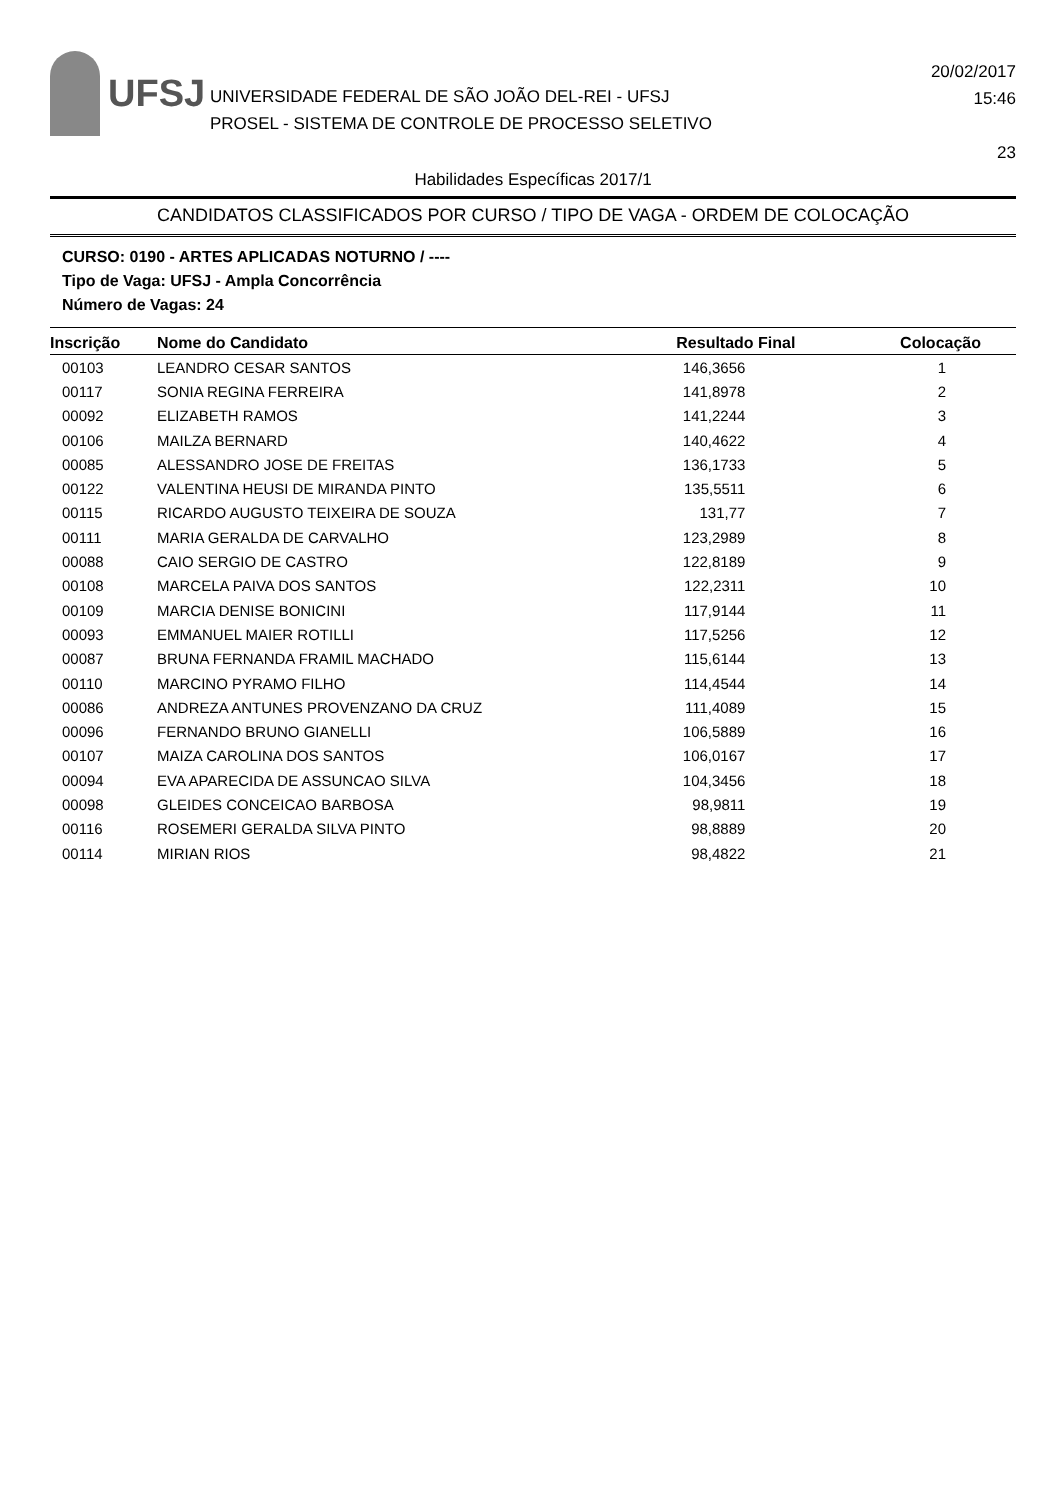UFSJ
UNIVERSIDADE FEDERAL DE SÃO JOÃO DEL-REI - UFSJ
PROSEL - SISTEMA DE CONTROLE DE PROCESSO SELETIVO
20/02/2017
15:46
23
Habilidades Específicas 2017/1
CANDIDATOS CLASSIFICADOS POR CURSO / TIPO DE VAGA - ORDEM DE COLOCAÇÃO
CURSO: 0190 - ARTES APLICADAS NOTURNO / ----
Tipo de Vaga: UFSJ - Ampla Concorrência
Número de Vagas: 24
| Inscrição | Nome do Candidato | Resultado Final | Colocação |
| --- | --- | --- | --- |
| 00103 | LEANDRO CESAR SANTOS | 146,3656 | 1 |
| 00117 | SONIA REGINA FERREIRA | 141,8978 | 2 |
| 00092 | ELIZABETH RAMOS | 141,2244 | 3 |
| 00106 | MAILZA BERNARD | 140,4622 | 4 |
| 00085 | ALESSANDRO JOSE DE FREITAS | 136,1733 | 5 |
| 00122 | VALENTINA HEUSI DE MIRANDA PINTO | 135,5511 | 6 |
| 00115 | RICARDO AUGUSTO TEIXEIRA DE SOUZA | 131,77 | 7 |
| 00111 | MARIA GERALDA DE CARVALHO | 123,2989 | 8 |
| 00088 | CAIO SERGIO DE CASTRO | 122,8189 | 9 |
| 00108 | MARCELA PAIVA DOS SANTOS | 122,2311 | 10 |
| 00109 | MARCIA DENISE BONICINI | 117,9144 | 11 |
| 00093 | EMMANUEL MAIER ROTILLI | 117,5256 | 12 |
| 00087 | BRUNA FERNANDA FRAMIL MACHADO | 115,6144 | 13 |
| 00110 | MARCINO PYRAMO FILHO | 114,4544 | 14 |
| 00086 | ANDREZA ANTUNES PROVENZANO DA CRUZ | 111,4089 | 15 |
| 00096 | FERNANDO BRUNO GIANELLI | 106,5889 | 16 |
| 00107 | MAIZA CAROLINA DOS SANTOS | 106,0167 | 17 |
| 00094 | EVA APARECIDA DE ASSUNCAO SILVA | 104,3456 | 18 |
| 00098 | GLEIDES CONCEICAO BARBOSA | 98,9811 | 19 |
| 00116 | ROSEMERI GERALDA SILVA PINTO | 98,8889 | 20 |
| 00114 | MIRIAN RIOS | 98,4822 | 21 |